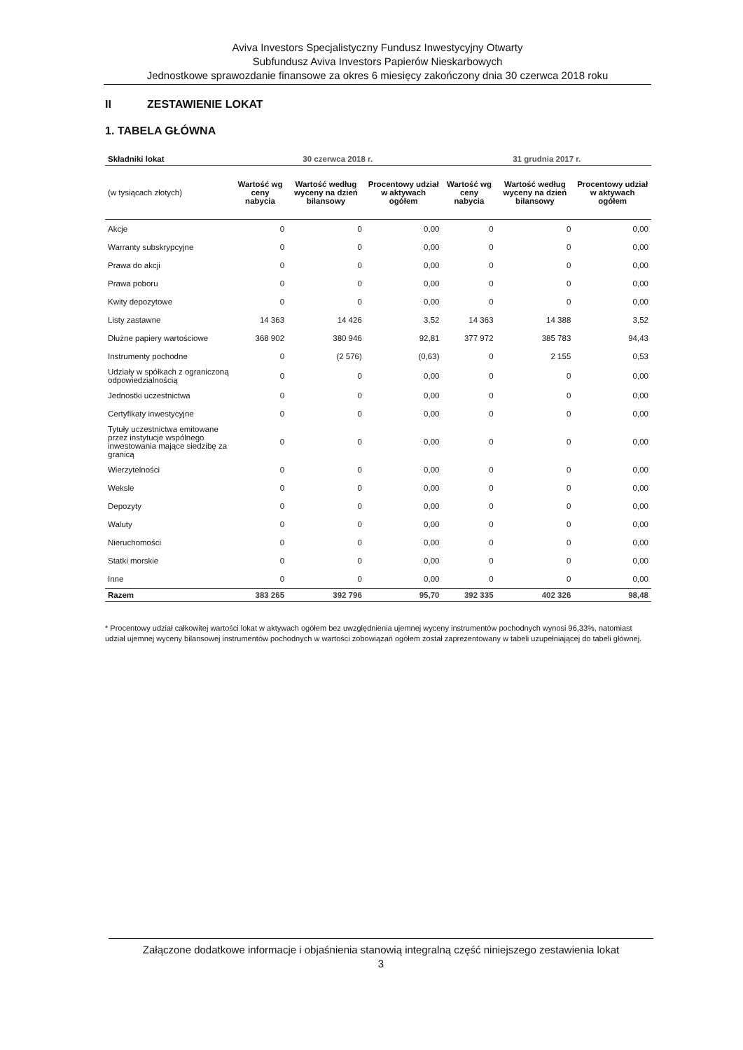Aviva Investors Specjalistyczny Fundusz Inwestycyjny Otwarty
Subfundusz Aviva Investors Papierów Nieskarbowych
Jednostkowe sprawozdanie finansowe za okres 6 miesięcy zakończony dnia 30 czerwca 2018 roku
II ZESTAWIENIE LOKAT
1. TABELA GŁÓWNA
| Składniki lokat | 30 czerwca 2018 r. | | | 31 grudnia 2017 r. | | |
| --- | --- | --- | --- | --- | --- | --- |
| (w tysiącach złotych) | Wartość wg ceny nabycia | Wartość według wyceny na dzień bilansowy | Procentowy udział w aktywach ogółem | Wartość wg ceny nabycia | Wartość według wyceny na dzień bilansowy | Procentowy udział w aktywach ogółem |
| Akcje | 0 | 0 | 0,00 | 0 | 0 | 0,00 |
| Warranty subskrypcyjne | 0 | 0 | 0,00 | 0 | 0 | 0,00 |
| Prawa do akcji | 0 | 0 | 0,00 | 0 | 0 | 0,00 |
| Prawa poboru | 0 | 0 | 0,00 | 0 | 0 | 0,00 |
| Kwity depozytowe | 0 | 0 | 0,00 | 0 | 0 | 0,00 |
| Listy zastawne | 14 363 | 14 426 | 3,52 | 14 363 | 14 388 | 3,52 |
| Dłużne papiery wartościowe | 368 902 | 380 946 | 92,81 | 377 972 | 385 783 | 94,43 |
| Instrumenty pochodne | 0 | (2 576) | (0,63) | 0 | 2 155 | 0,53 |
| Udziały w spółkach z ograniczoną odpowiedzialnością | 0 | 0 | 0,00 | 0 | 0 | 0,00 |
| Jednostki uczestnictwa | 0 | 0 | 0,00 | 0 | 0 | 0,00 |
| Certyfikaty inwestycyjne | 0 | 0 | 0,00 | 0 | 0 | 0,00 |
| Tytuły uczestnictwa emitowane przez instytucje wspólnego inwestowania mające siedzibę za granicą | 0 | 0 | 0,00 | 0 | 0 | 0,00 |
| Wierzytelności | 0 | 0 | 0,00 | 0 | 0 | 0,00 |
| Weksle | 0 | 0 | 0,00 | 0 | 0 | 0,00 |
| Depozyty | 0 | 0 | 0,00 | 0 | 0 | 0,00 |
| Waluty | 0 | 0 | 0,00 | 0 | 0 | 0,00 |
| Nieruchomości | 0 | 0 | 0,00 | 0 | 0 | 0,00 |
| Statki morskie | 0 | 0 | 0,00 | 0 | 0 | 0,00 |
| Inne | 0 | 0 | 0,00 | 0 | 0 | 0,00 |
| Razem | 383 265 | 392 796 | 95,70 | 392 335 | 402 326 | 98,48 |
* Procentowy udział całkowitej wartości lokat w aktywach ogółem bez uwzględnienia ujemnej wyceny instrumentów pochodnych wynosi 96,33%, natomiast udział ujemnej wyceny bilansowej instrumentów pochodnych w wartości zobowiązań ogółem został zaprezentowany w tabeli uzupełniającej do tabeli głównej.
Załączone dodatkowe informacje i objaśnienia stanowią integralną część niniejszego zestawienia lokat
3